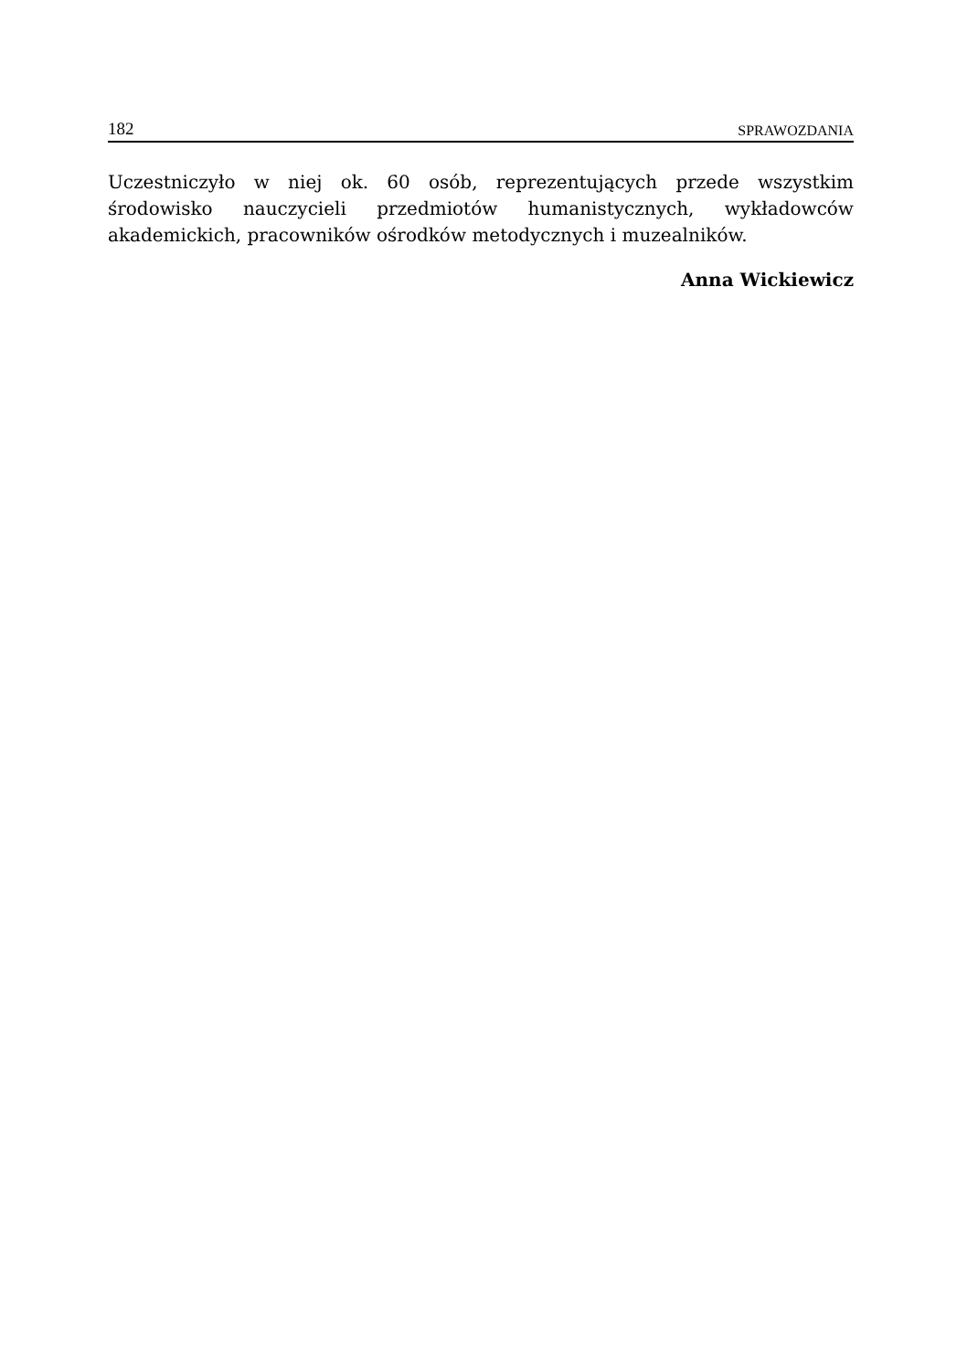182 SPRAWOZDANIA
Uczestniczyło w niej ok. 60 osób, reprezentujących przede wszystkim środowisko nauczycieli przedmiotów humanistycznych, wykładowców akademickich, pracowników ośrodków metodycznych i muzealników.
Anna Wickiewicz